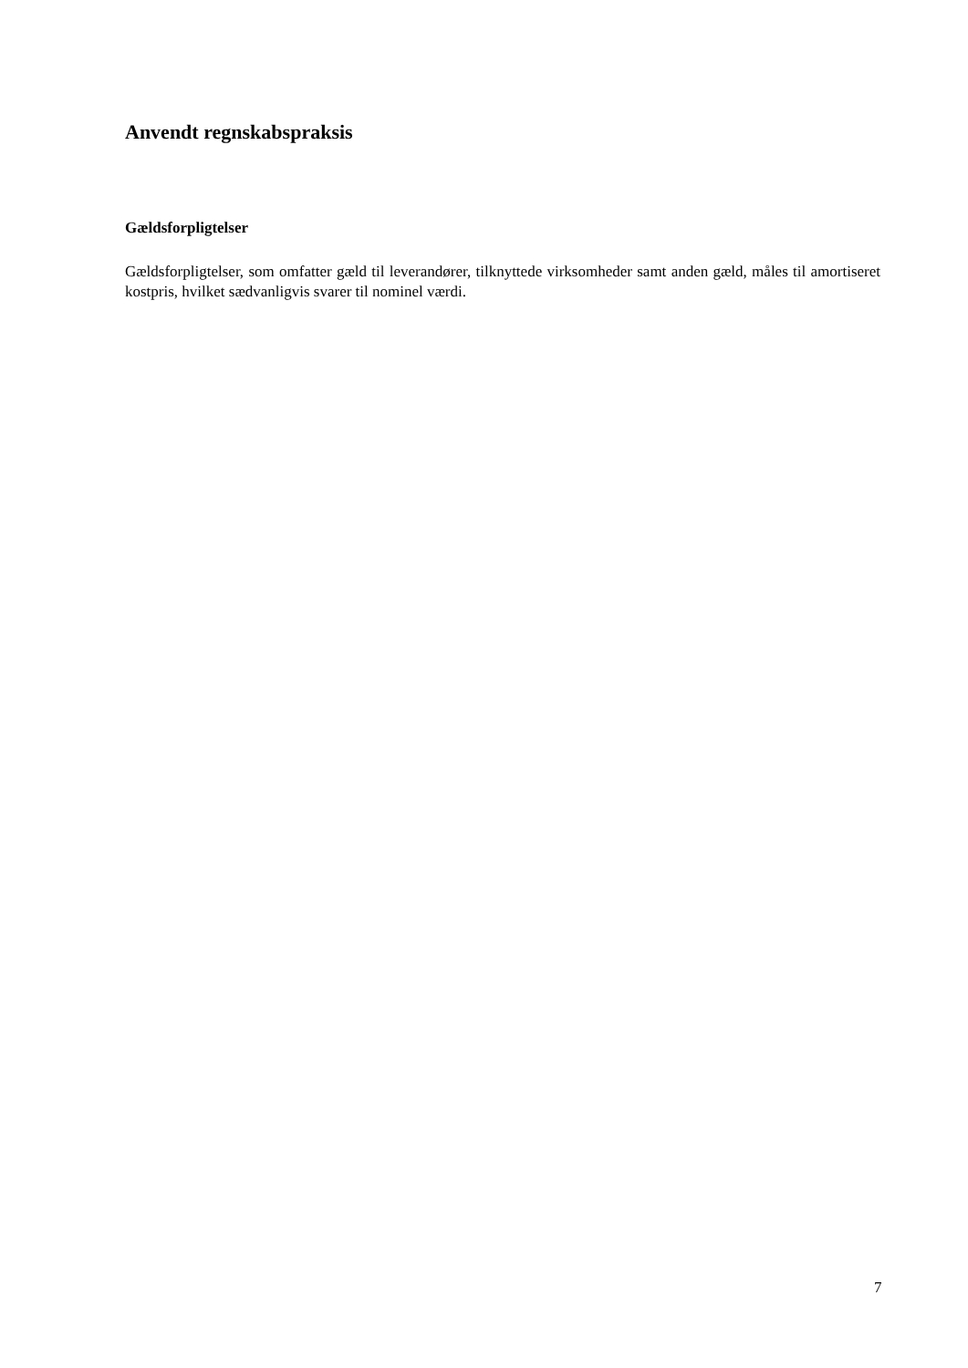Anvendt regnskabspraksis
Gældsforpligtelser
Gældsforpligtelser, som omfatter gæld til leverandører, tilknyttede virksomheder samt anden gæld, måles til amortiseret kostpris, hvilket sædvanligvis svarer til nominel værdi.
7